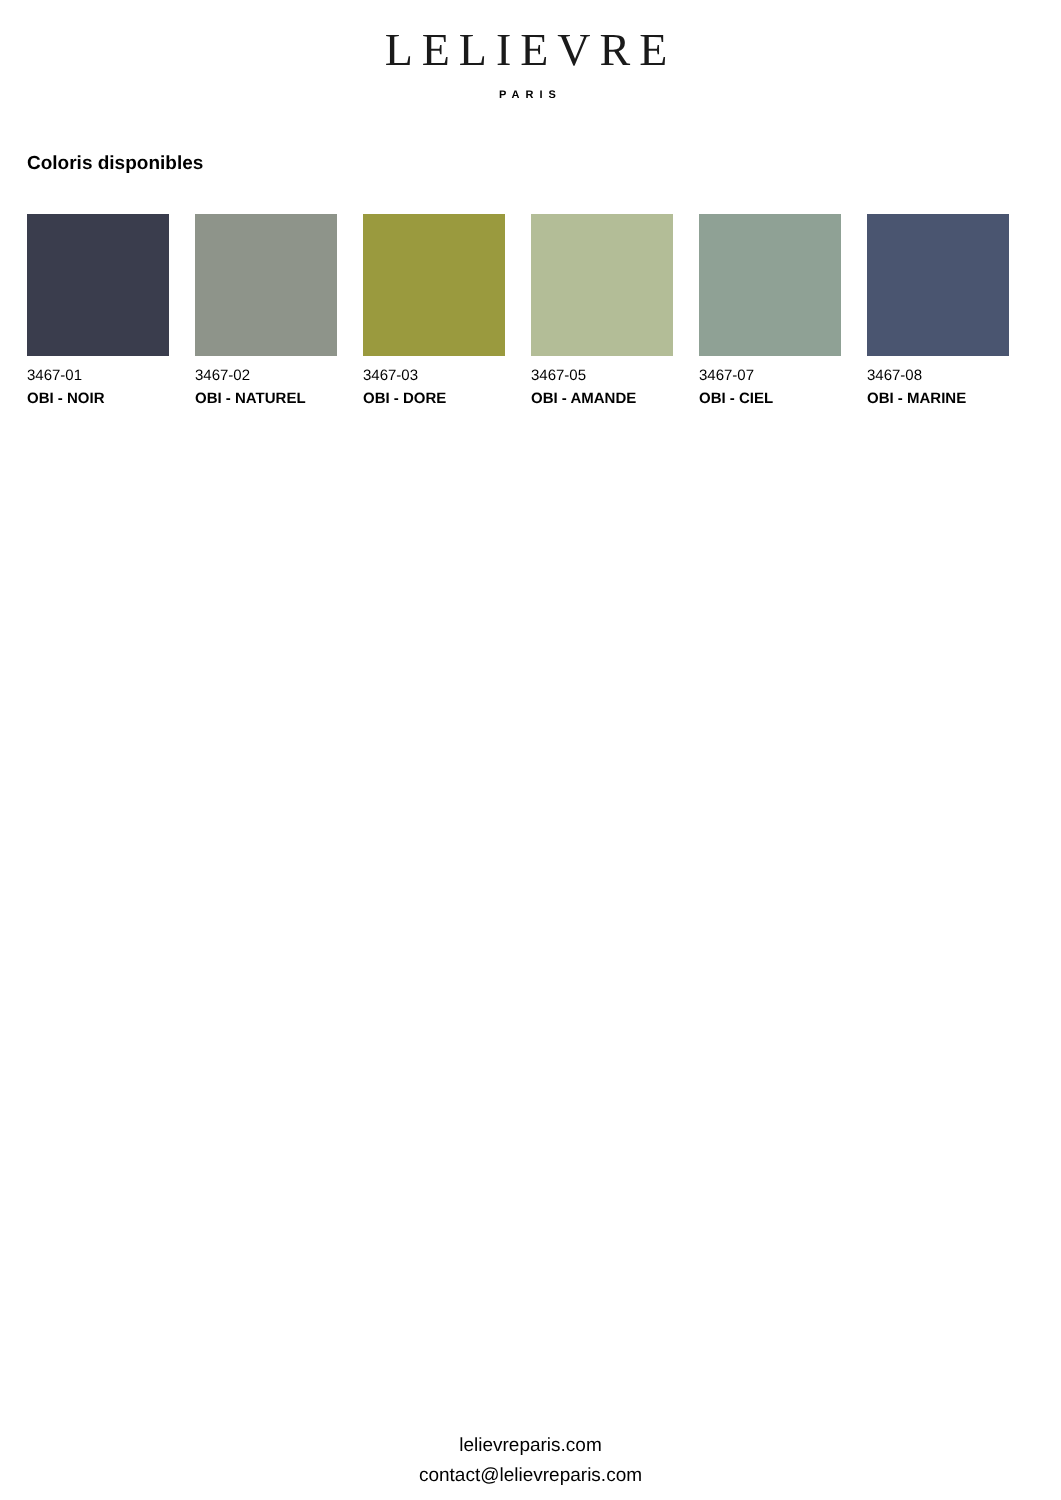LELIEVRE
PARIS
Coloris disponibles
3467-01
OBI - NOIR
3467-02
OBI - NATUREL
3467-03
OBI - DORE
3467-05
OBI - AMANDE
3467-07
OBI - CIEL
3467-08
OBI - MARINE
lelievreparis.com
contact@lelievreparis.com